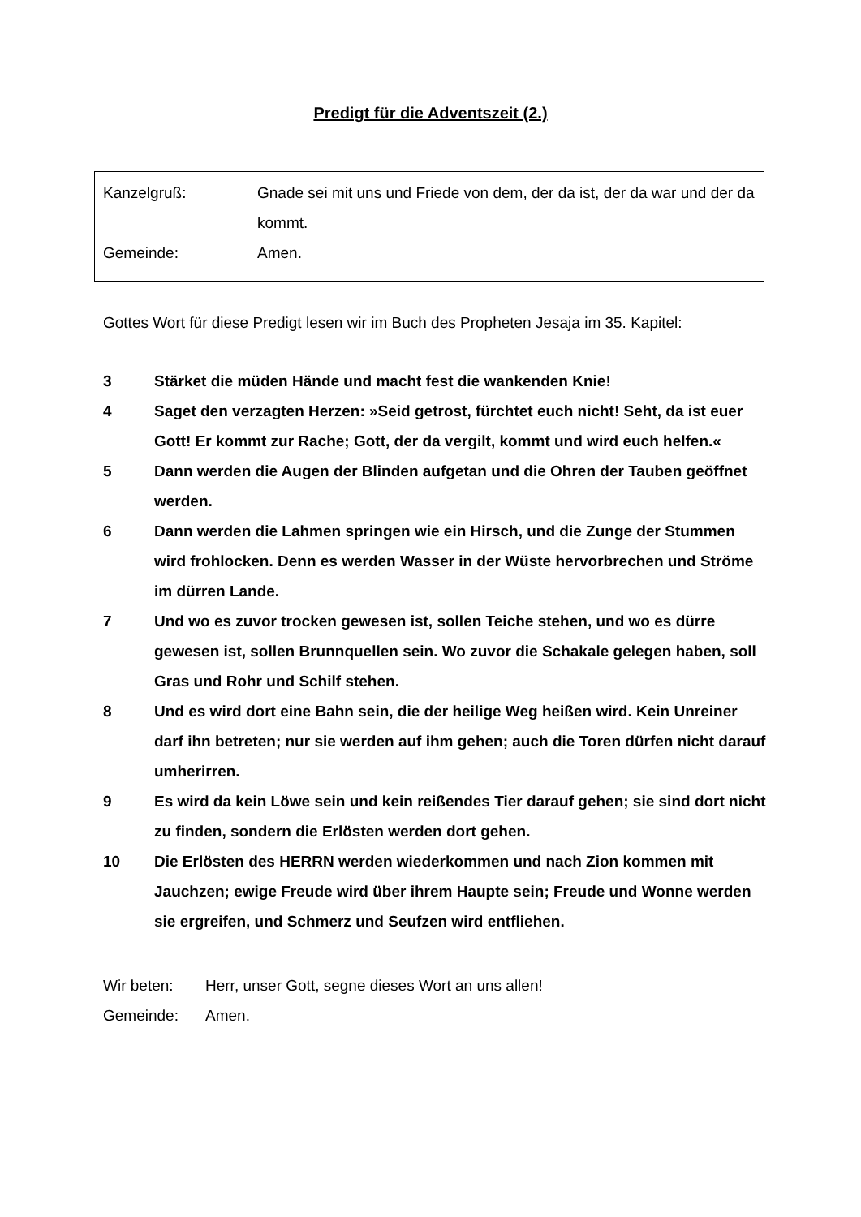Predigt für die Adventszeit (2.)
Kanzelgruß: Gnade sei mit uns und Friede von dem, der da ist, der da war und der da kommt.
Gemeinde: Amen.
Gottes Wort für diese Predigt lesen wir im Buch des Propheten Jesaja im 35. Kapitel:
3 Stärket die müden Hände und macht fest die wankenden Knie!
4 Saget den verzagten Herzen: »Seid getrost, fürchtet euch nicht! Seht, da ist euer Gott! Er kommt zur Rache; Gott, der da vergilt, kommt und wird euch helfen.«
5 Dann werden die Augen der Blinden aufgetan und die Ohren der Tauben geöffnet werden.
6 Dann werden die Lahmen springen wie ein Hirsch, und die Zunge der Stummen wird frohlocken. Denn es werden Wasser in der Wüste hervorbrechen und Ströme im dürren Lande.
7 Und wo es zuvor trocken gewesen ist, sollen Teiche stehen, und wo es dürre gewesen ist, sollen Brunnquellen sein. Wo zuvor die Schakale gelegen haben, soll Gras und Rohr und Schilf stehen.
8 Und es wird dort eine Bahn sein, die der heilige Weg heißen wird. Kein Unreiner darf ihn betreten; nur sie werden auf ihm gehen; auch die Toren dürfen nicht darauf umherirren.
9 Es wird da kein Löwe sein und kein reißendes Tier darauf gehen; sie sind dort nicht zu finden, sondern die Erlösten werden dort gehen.
10 Die Erlösten des HERRN werden wiederkommen und nach Zion kommen mit Jauchzen; ewige Freude wird über ihrem Haupte sein; Freude und Wonne werden sie ergreifen, und Schmerz und Seufzen wird entfliehen.
Wir beten: Herr, unser Gott, segne dieses Wort an uns allen!
Gemeinde: Amen.